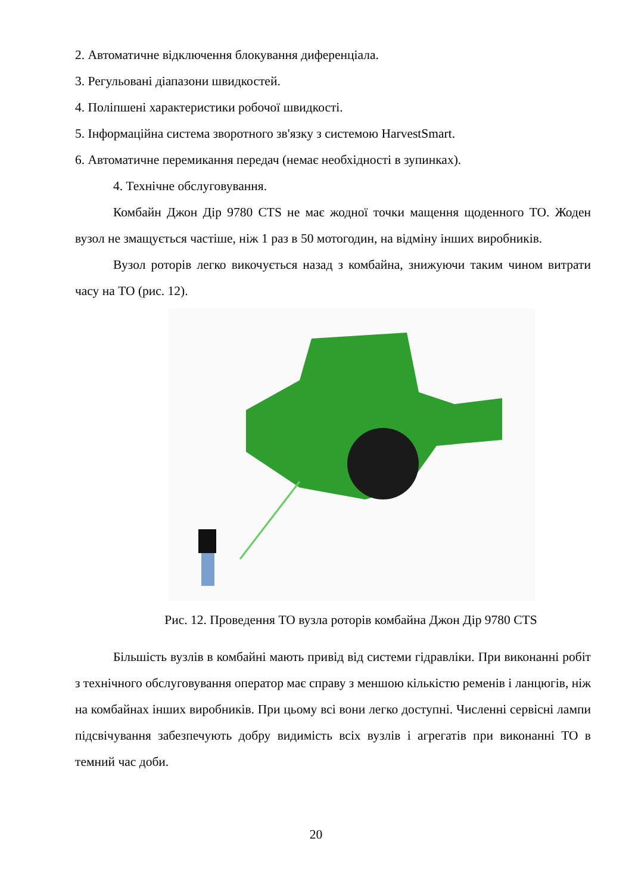2. Автоматичне відключення блокування диференціала.
3. Регульовані діапазони швидкостей.
4. Поліпшені характеристики робочої швидкості.
5. Інформаційна система зворотного зв'язку з системою HarvestSmart.
6. Автоматичне перемикання передач (немає необхідності в зупинках).
4. Технічне обслуговування.
Комбайн Джон Дір 9780 CTS не має жодної точки мащення щоденного ТО. Жоден вузол не змащується частіше, ніж 1 раз в 50 мотогодин, на відміну інших виробників.
Вузол роторів легко викочується назад з комбайна, знижуючи таким чином витрати часу на ТО (рис. 12).
Рис. 12. Проведення ТО вузла роторів комбайна Джон Дір 9780 CTS
Більшість вузлів в комбайні мають привід від системи гідравліки. При виконанні робіт з технічного обслуговування оператор має справу з меншою кількістю ременів і ланцюгів, ніж на комбайнах інших виробників. При цьому всі вони легко доступні. Численні сервісні лампи підсвічування забезпечують добру видимість всіх вузлів і агрегатів при виконанні ТО в темний час доби.
20